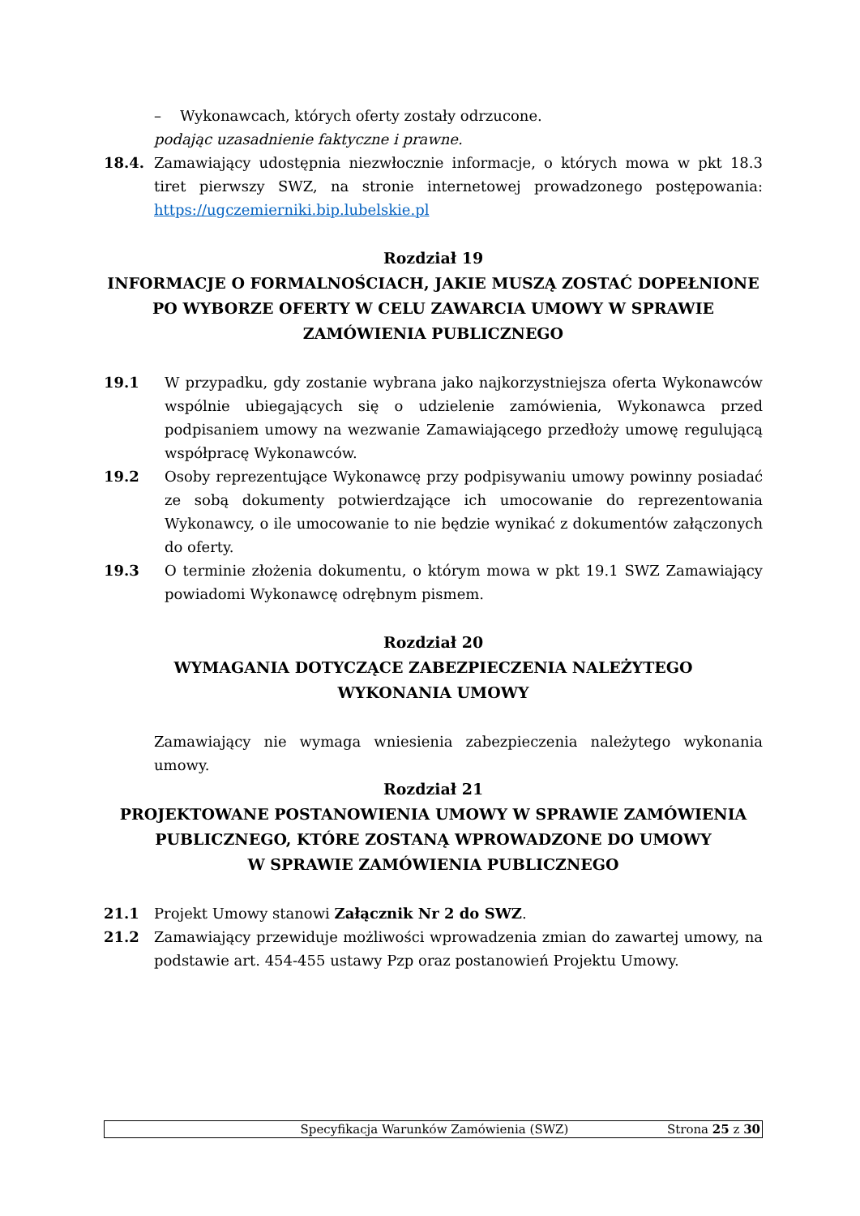– Wykonawcach, których oferty zostały odrzucone.
podając uzasadnienie faktyczne i prawne.
18.4. Zamawiający udostępnia niezwłocznie informacje, o których mowa w pkt 18.3 tiret pierwszy SWZ, na stronie internetowej prowadzonego postępowania: https://ugczemierniki.bip.lubelskie.pl
Rozdział 19
INFORMACJE O FORMALNOŚCIACH, JAKIE MUSZĄ ZOSTAĆ DOPEŁNIONE
PO WYBORZE OFERTY W CELU ZAWARCIA UMOWY W SPRAWIE
ZAMÓWIENIA PUBLICZNEGO
19.1 W przypadku, gdy zostanie wybrana jako najkorzystniejsza oferta Wykonawców wspólnie ubiegających się o udzielenie zamówienia, Wykonawca przed podpisaniem umowy na wezwanie Zamawiającego przedłoży umowę regulującą współpracę Wykonawców.
19.2 Osoby reprezentujące Wykonawcę przy podpisywaniu umowy powinny posiadać ze sobą dokumenty potwierdzające ich umocowanie do reprezentowania Wykonawcy, o ile umocowanie to nie będzie wynikać z dokumentów załączonych do oferty.
19.3 O terminie złożenia dokumentu, o którym mowa w pkt 19.1 SWZ Zamawiający powiadomi Wykonawcę odrębnym pismem.
Rozdział 20
WYMAGANIA DOTYCZĄCE ZABEZPIECZENIA NALEŻYTEGO
WYKONANIA UMOWY
Zamawiający nie wymaga wniesienia zabezpieczenia należytego wykonania umowy.
Rozdział 21
PROJEKTOWANE POSTANOWIENIA UMOWY W SPRAWIE ZAMÓWIENIA
PUBLICZNEGO, KTÓRE ZOSTANĄ WPROWADZONE DO UMOWY
W SPRAWIE ZAMÓWIENIA PUBLICZNEGO
21.1 Projekt Umowy stanowi Załącznik Nr 2 do SWZ.
21.2 Zamawiający przewiduje możliwości wprowadzenia zmian do zawartej umowy, na podstawie art. 454-455 ustawy Pzp oraz postanowień Projektu Umowy.
Specyfikacja Warunków Zamówienia (SWZ) Strona 25 z 30